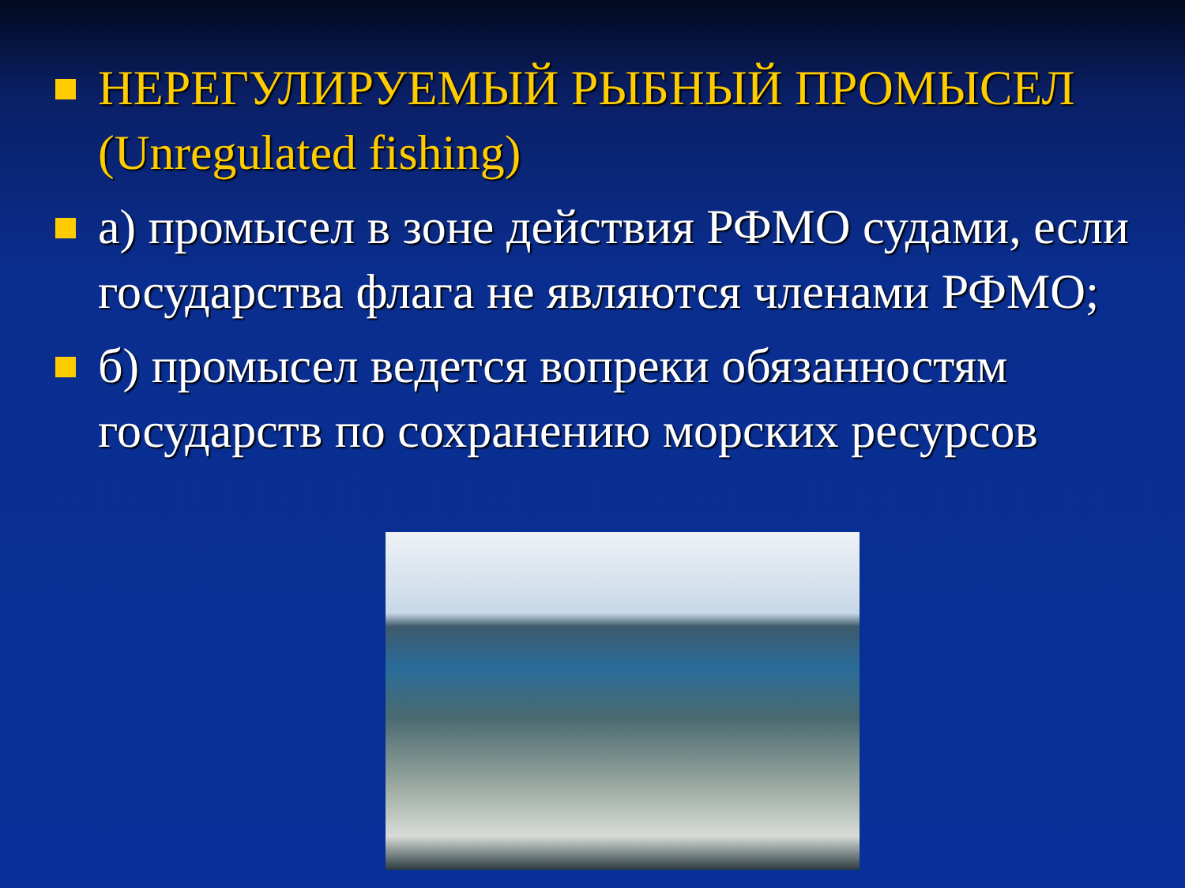НЕРЕГУЛИРУЕМЫЙ РЫБНЫЙ ПРОМЫСЕЛ (Unregulated fishing)
а) промысел в зоне действия РФМО судами, если государства флага не являются членами РФМО;
б) промысел ведется вопреки обязанностям государств по сохранению морских ресурсов